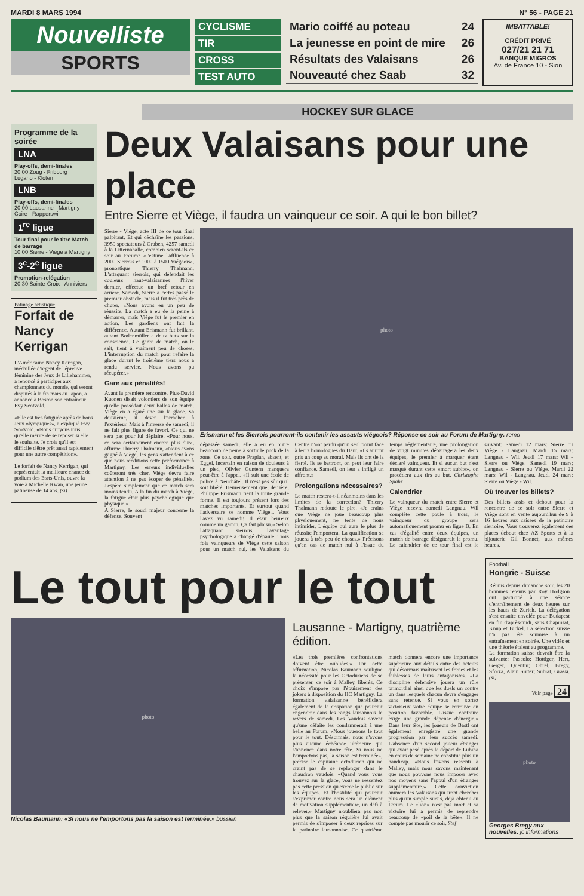MARDI 8 MARS 1994 N° 56 - PAGE 21
Nouvelliste
SPORTS
CYCLISME
TIR
CROSS
TEST AUTO
Mario coiffé au poteau 24
La jeunesse en point de mire 26
Résultats des Valaisans 26
Nouveauté chez Saab 32
IMBATTABLE!
CRÉDIT PRIVÉ
027/21 21 71
BANQUE MIGROS
Av. de France 10 - Sion
HOCKEY SUR GLACE
Programme de la soirée
LNA
Play-offs, demi-finales
20.00 Zoug - Fribourg
Lugano - Kloten
LNB
Play-offs, demi-finales
20.00 Lausanne - Martigny
Coire - Rapperswil
1<sup>re</sup> ligue
Tour final pour le titre Match de barrage
10.00 Sierre - Viège à Martigny
3<sup>e</sup>-2<sup>e</sup> ligue
Promotion-relégation
20.30 Sainte-Croix - Anniviers
Patinage artistique
Forfait de Nancy Kerrigan
L'Américaine Nancy Kerrigan, médaillée d'argent de l'épreuve féminine des Jeux de Lillehammer, a renoncé à participer aux championnats du monde, qui seront disputés à la fin mars au Japon, a annoncé à Boston son entraîneur Evy Scotvold.
«Elle est très fatiguée après de bons Jeux olympiques», a expliqué Evy Scotvold. «Nous croyons tous qu'elle mérite de se reposer si elle le souhaite. Je crois qu'il est difficile d'être prêt aussi rapidement pour une autre compétition».
Le forfait de Nancy Kerrigan, qui représentait la meilleure chance de podium des Etats-Unis, ouvre la voie à Michelle Kwan, une jeune patineuse de 14 ans. (si)
Deux Valaisans pour une place
Entre Sierre et Viège, il faudra un vainqueur ce soir. A qui le bon billet?
Sierre - Viège, acte III de ce tour final palpitant. Et qui déchaîne les passions. 3950 spectateurs à Graben, 4257 samedi à la Litternahalle, combien seront-ils ce soir au Forum? «J'estime l'affluence à 2000 Sierrois et 1000 à 1500 Viégeois», pronostique Thierry Thalmann. L'attaquant sierrois, qui défendait les couleurs haut-valaisannes l'hiver dernier, effectue un bref retour en arrière. Samedi, Sierre a certes passé le premier obstacle, mais il fut très près de chuter. «Nous avons eu un peu de réussite. La match a eu de la peine à démarrer, mais Viège fut le premier en action. Les gardiens ont fait la différence. Autant Erismann fut brillant, autant Bodenmüller a deux buts sur la conscience. Ce genre de match, on le sait, tient à vraiment peu de choses. L'interruption du match pour refaire la glace durant le troisième tiers nous a rendu service. Nous avons pu récupérer.»
Gare aux pénalités!
Avant la première rencontre, Pius-David Kuonen disait volontiers de son équipe qu'elle possédait deux balles de match. Viège en a égaré une sur la glace. Sa deuxième, il devra l'arracher à l'extérieur. Mais à l'inverse de samedi, il ne fait plus figure de favori. Ce qui ne sera pas pour lui déplaire. «Pour nous, ce sera certainement encore plus dur», affirme Thierry Thalmann, «Nous avons gagné à Viège, les gens s'attendent à ce que nous rééditions cette performance à Martigny. Les erreurs individuelles coûteront très cher. Viège devra faire attention à ne pas écoper de pénalités. J'espère simplement que ce match sera moins tendu. A la fin du match à Viège, la fatigue était plus psychologique que physique.»
A Sierre, le souci majeur concerne la défense. Souvent
photo
Erismann et les Sierrois pourront-ils contenir les assauts viégeois? Réponse ce soir au Forum de Martigny. remo
dépassée samedi, elle a eu en outre beaucoup de peine à sortir le puck de la zone. Ce soir, outre Praplan, absent, et Eggel, incertain en raison de douleurs à un pied, Olivier Guntern manquera peut-être à l'appel. «Il suit une école de police à Neuchâtel. Il n'est pas sûr qu'il soit libéré. Heureusement que, derrière, Philippe Erismann tient la toute grande forme. Il est toujours présent lors des matches importants. Et surtout quand l'adversaire se nomme Viège... Vous l'avez vu samedi! Il était heureux comme un gamin. Ça fait plaisir.» Selon l'attaquant sierrois, l'avantage psychologique a changé d'épaule. Trois fois vainqueurs de Viège cette saison pour un match nul, les Valaisans du Centre n'ont perdu qu'un seul point face à leurs homologues du Haut. «Ils auront pris un coup au moral. Mais ils ont de la fierté. Ils se battront, on peut leur faire confiance. Samedi, on leur a infligé un affront.»
Prolongations nécessaires?
Le match restera-t-il néanmoins dans les limites de la correction? Thierry Thalmann redoute le pire. «Je crains que Viège ne joue beaucoup plus physiquement, ne tente de nous intimider. L'équipe qui aura le plus de réussite l'emportera. La qualification se jouera à très peu de choses.» Précisons qu'en cas de match nul à l'issue du temps réglementaire, une prolongation de vingt minutes départagera les deux équipes, le premier à marquer étant déclaré vainqueur. Et si aucun but n'est marqué durant cette «mort subite», on procédera aux tirs au but. Christophe Spahr
Calendrier
Le vainqueur du match entre Sierre et Viège recevra samedi Langnau. Wil complète cette poule à trois, le vainqueur du groupe sera automatiquement promu en ligue B. En cas d'égalité entre deux équipes, un match de barrage désignerait le promu. Le calendrier de ce tour final est le suivant: Samedi 12 mars: Sierre ou Viège - Langnau. Mardi 15 mars: Langnau - Wil. Jeudi 17 mars: Wil - Sierre ou Viège. Samedi 19 mars; Langnau - Sierre ou Viège. Mardi 22 mars: Wil - Langnau. Jeudi 24 mars: Sierre ou Viège - Wil.
Où trouver les billets?
Des billets assis et debout pour la rencontre de ce soir entre Sierre et Viège sont en vente aujourd'hui de 9 à 16 heures aux caisses de la patinoire sierroise. Vous trouverez également des places debout chez AZ Sports et à la bijouterie Gil Bonnet, aux mêmes heures.
Le tout pour le tout
photo
Nicolas Baumann: «Si nous ne l'emportons pas la saison est terminée.» bussien
Lausanne - Martigny, quatrième édition.
«Les trois premières confrontations doivent être oubliées.» Par cette affirmation, Nicolas Baumann souligne la nécessité pour les Octoduriens de se présenter, ce soir à Malley, libérés. Ce choix s'impose par l'épuisement des jokers à disposition du HC Martigny. La formation valaisanne bénéficiera également de la crispation que pourrait engendrer dans les rangs lausannois le revers de samedi. Les Vaudois savent qu'une défaite les condamnerait à une belle au Forum. «Nous jouerons le tout pour le tout. Désormais, nous n'avons plus aucune échéance ultérieure qui s'annonce dans notre tête. Si nous ne l'emportons pas, la saison est terminée», précise le capitaine octodurien qui ne craint pas de se replonger dans le chaudron vaudois. «Quand vous vous trouvez sur la glace, vous ne ressentez pas cette pression qu'exerce le public sur les équipes. Et l'hostilité qui pourrait s'exprimer contre nous sera un élément de motivation supplémentaire, un défi à relever.» Martigny n'oubliera pas non plus que la saison régulière lui avait permis de s'imposer à deux reprises sur la patinoire lausannoise. Ce quatrième match donnera encore une importance supérieure aux détails entre des acteurs qui désormais maîtrisent les forces et les faiblesses de leurs antagonistes. «La discipline défensive jouera un rôle primordial ainsi que les duels un contre un dans lesquels chacun devra s'engager sans retenue. Si vous en sortez victorieux votre équipe se retrouve en position favorable. L'issue contraire exige une grande dépense d'énergie.» Dans leur tête, les joueurs de Bastl ont également enregistré une grande progression par leur succès samedi. L'absence d'un second joueur étranger qui avait pesé après le départ de Lubina en cours de semaine ne constitue plus un handicap. «Nous l'avons ressenti à Malley, mais nous savons maintenant que nous pouvons nous imposer avec nos moyens sans l'appui d'un étranger supplémentaire.» Cette conviction animera les Valaisans qui iront chercher plus qu'un simple sursis, déjà obtenu au Forum. Le «lion» n'est pas mort et sa victoire lui a permis de reprendre beaucoup de «poil de la bête». Il ne compte pas mourir ce soir. Stef
Football
Hongrie - Suisse
Réunis depuis dimanche soir, les 20 hommes retenus par Roy Hodgson ont participé à une séance d'entraînement de deux heures sur les hauts de Zurich. La délégation s'est ensuite envolée pour Budapest en fin d'après-midi, sans Chapuisat, Knup et Bickel. La sélection suisse n'a pas été soumise à un entraînement en soirée. Une vidéo et une théorie étaient au programme.
La formation suisse devrait être la suivante: Pascolo; Hottiger, Herr, Geiger, Quentin; Ohrel, Bregy, Sforza, Alain Sutter; Subiat, Grassi. (si)
Voir page 24
photo
Georges Bregy aux nouvelles. jc informations